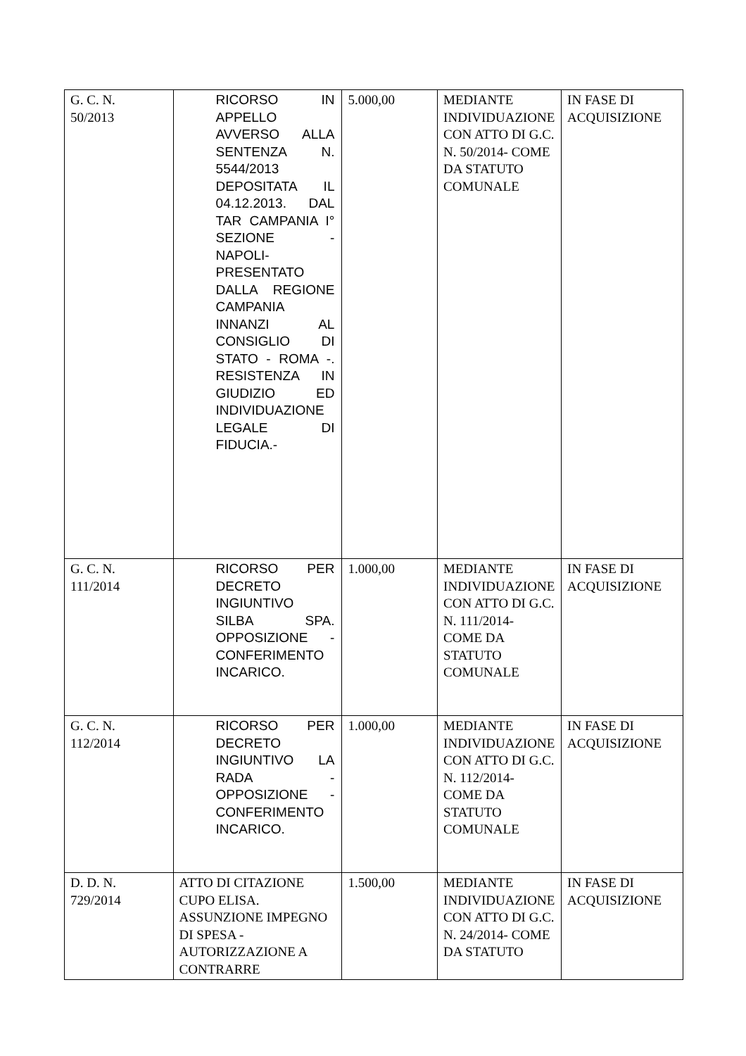| G. C. N. 50/2013 | RICORSO IN APPELLO AVVERSO ALLA SENTENZA N. 5544/2013 DEPOSITATA IL 04.12.2013. DAL TAR CAMPANIA I° SEZIONE - NAPOLI-PRESENTATO DALLA REGIONE CAMPANIA INNANZI AL CONSIGLIO DI STATO - ROMA -. RESISTENZA IN GIUDIZIO ED INDIVIDUAZIONE LEGALE DI FIDUCIA.- | 5.000,00 | MEDIANTE INDIVIDUAZIONE CON ATTO DI G.C. N. 50/2014- COME DA STATUTO COMUNALE | IN FASE DI ACQUISIZIONE |
| G. C. N. 111/2014 | RICORSO PER DECRETO INGIUNTIVO SILBA SPA. OPPOSIZIONE - CONFERIMENTO INCARICO. | 1.000,00 | MEDIANTE INDIVIDUAZIONE CON ATTO DI G.C. N. 111/2014- COME DA STATUTO COMUNALE | IN FASE DI ACQUISIZIONE |
| G. C. N. 112/2014 | RICORSO PER DECRETO INGIUNTIVO LA RADA - OPPOSIZIONE - CONFERIMENTO INCARICO. | 1.000,00 | MEDIANTE INDIVIDUAZIONE CON ATTO DI G.C. N. 112/2014- COME DA STATUTO COMUNALE | IN FASE DI ACQUISIZIONE |
| D. D. N. 729/2014 | ATTO DI CITAZIONE CUPO ELISA. ASSUNZIONE IMPEGNO DI SPESA - AUTORIZZAZIONE A CONTRARRE | 1.500,00 | MEDIANTE INDIVIDUAZIONE CON ATTO DI G.C. N. 24/2014- COME DA STATUTO | IN FASE DI ACQUISIZIONE |